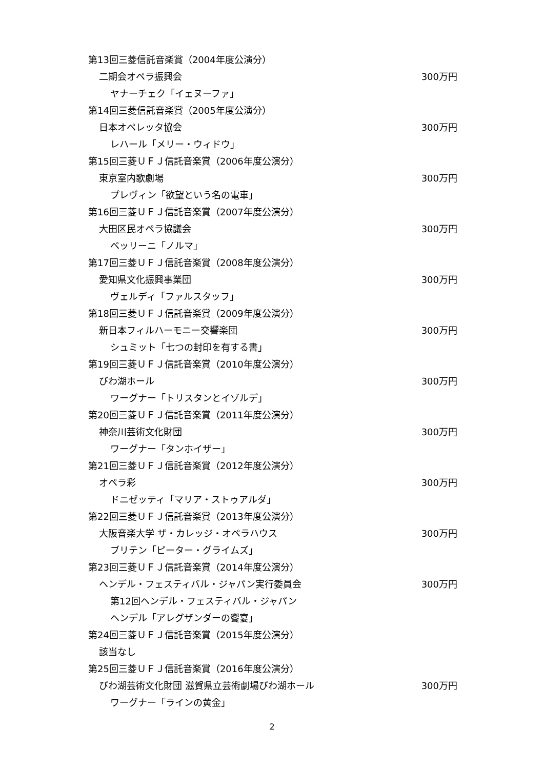第13回三菱信託音楽賞（2004年度公演分）
二期会オペラ振興会 300万円
ヤナーチェク「イェヌーファ」
第14回三菱信託音楽賞（2005年度公演分）
日本オペレッタ協会 300万円
レハール「メリー・ウィドウ」
第15回三菱ＵＦＪ信託音楽賞（2006年度公演分）
東京室内歌劇場 300万円
プレヴィン「欲望という名の電車」
第16回三菱ＵＦＪ信託音楽賞（2007年度公演分）
大田区民オペラ協議会 300万円
ベッリーニ「ノルマ」
第17回三菱ＵＦＪ信託音楽賞（2008年度公演分）
愛知県文化振興事業団 300万円
ヴェルディ「ファルスタッフ」
第18回三菱ＵＦＪ信託音楽賞（2009年度公演分）
新日本フィルハーモニー交響楽団 300万円
シュミット「七つの封印を有する書」
第19回三菱ＵＦＪ信託音楽賞（2010年度公演分）
びわ湖ホール 300万円
ワーグナー「トリスタンとイゾルデ」
第20回三菱ＵＦＪ信託音楽賞（2011年度公演分）
神奈川芸術文化財団 300万円
ワーグナー「タンホイザー」
第21回三菱ＵＦＪ信託音楽賞（2012年度公演分）
オペラ彩 300万円
ドニゼッティ「マリア・ストゥアルダ」
第22回三菱ＵＦＪ信託音楽賞（2013年度公演分）
大阪音楽大学 ザ・カレッジ・オペラハウス 300万円
ブリテン「ピーター・グライムズ」
第23回三菱ＵＦＪ信託音楽賞（2014年度公演分）
ヘンデル・フェスティバル・ジャパン実行委員会 300万円
第12回ヘンデル・フェスティバル・ジャパン
ヘンデル「アレグザンダーの饗宴」
第24回三菱ＵＦＪ信託音楽賞（2015年度公演分）
該当なし
第25回三菱ＵＦＪ信託音楽賞（2016年度公演分）
びわ湖芸術文化財団 滋賀県立芸術劇場びわ湖ホール 300万円
ワーグナー「ラインの黄金」
2